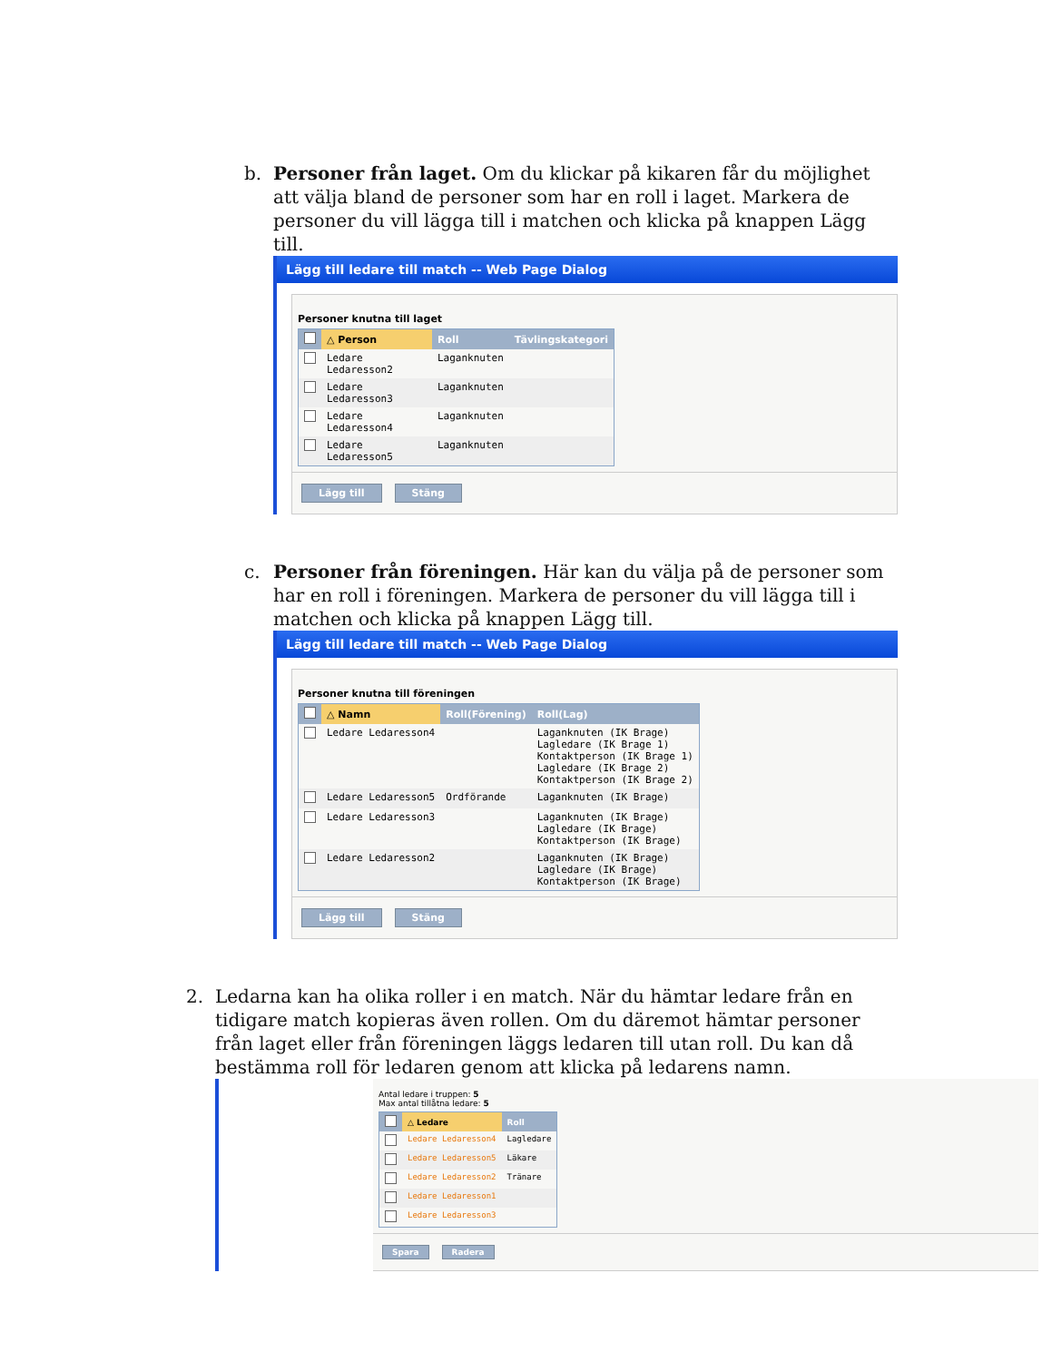b.
Personer från laget. Om du klickar på kikaren får du möjlighet att välja bland de personer som har en roll i laget. Markera de personer du vill lägga till i matchen och klicka på knappen Lägg till.
Lägg till ledare till match -- Web Page Dialog
Personer knutna till laget
| | △ Person | Roll | Tävlingskategori |
| --- | --- | --- | --- |
| | Ledare Ledaresson2 | Laganknuten | |
| | Ledare Ledaresson3 | Laganknuten | |
| | Ledare Ledaresson4 | Laganknuten | |
| | Ledare Ledaresson5 | Laganknuten | |
Lägg till Stäng
c.
Personer från föreningen. Här kan du välja på de personer som har en roll i föreningen. Markera de personer du vill lägga till i matchen och klicka på knappen Lägg till.
Lägg till ledare till match -- Web Page Dialog
Personer knutna till föreningen
| | △ Namn | Roll(Förening) | Roll(Lag) |
| --- | --- | --- | --- |
| | Ledare Ledaresson4 | | Laganknuten (IK Brage) Lagledare (IK Brage 1) Kontaktperson (IK Brage 1) Lagledare (IK Brage 2) Kontaktperson (IK Brage 2) |
| | Ledare Ledaresson5 | Ordförande | Laganknuten (IK Brage) |
| | Ledare Ledaresson3 | | Laganknuten (IK Brage) Lagledare (IK Brage) Kontaktperson (IK Brage) |
| | Ledare Ledaresson2 | | Laganknuten (IK Brage) Lagledare (IK Brage) Kontaktperson (IK Brage) |
Lägg till Stäng
2.
Ledarna kan ha olika roller i en match. När du hämtar ledare från en tidigare match kopieras även rollen. Om du däremot hämtar personer från laget eller från föreningen läggs ledaren till utan roll. Du kan då bestämma roll för ledaren genom att klicka på ledarens namn.
Antal ledare i truppen: 5
Max antal tillåtna ledare: 5
| | △ Ledare | Roll |
| --- | --- | --- |
| | Ledare Ledaresson4 | Lagledare |
| | Ledare Ledaresson5 | Läkare |
| | Ledare Ledaresson2 | Tränare |
| | Ledare Ledaresson1 | |
| | Ledare Ledaresson3 | |
Spara Radera